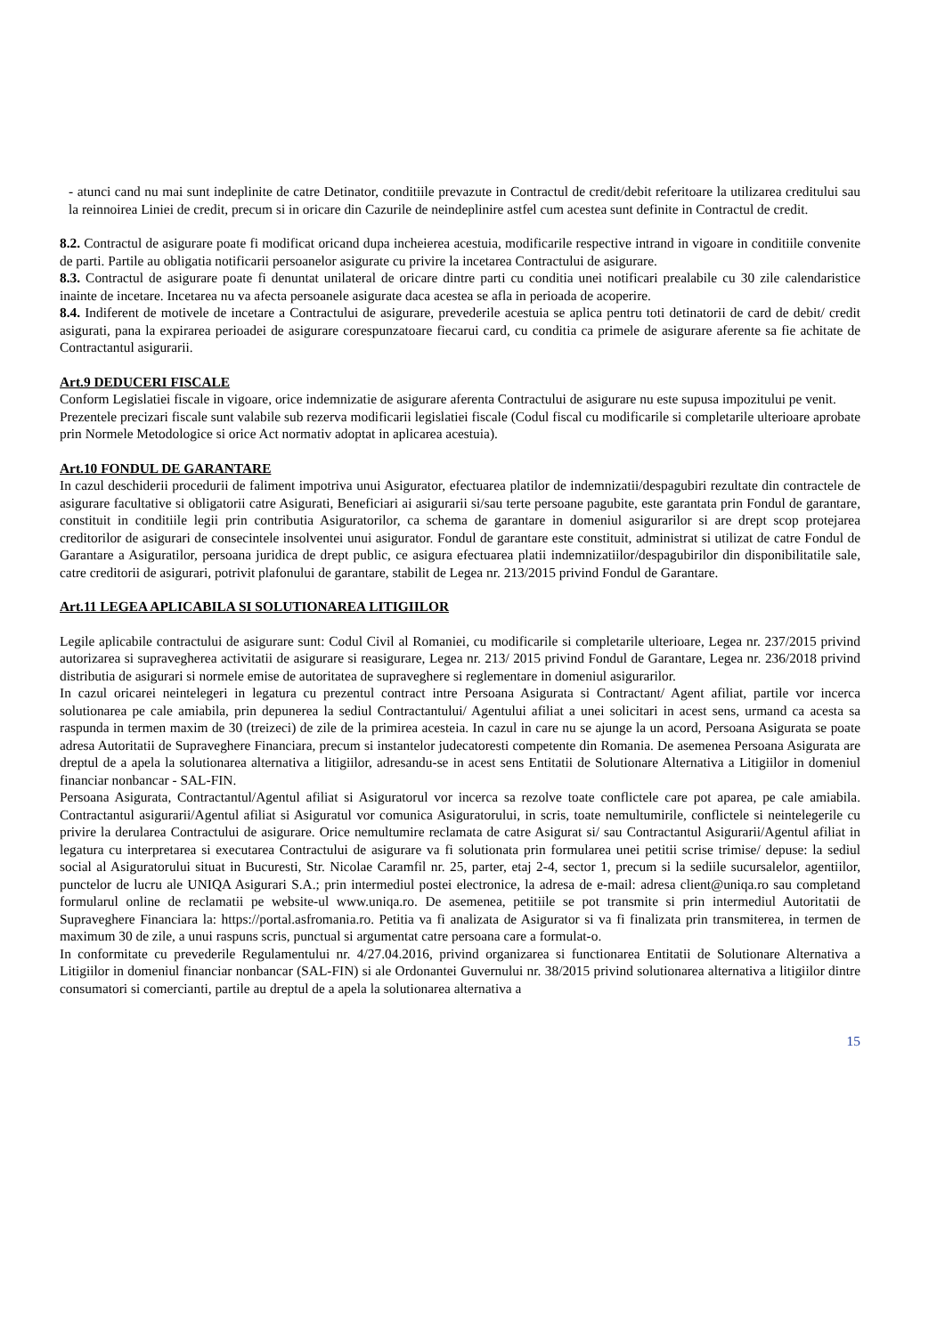- atunci cand nu mai sunt indeplinite de catre Detinator, conditiile prevazute in Contractul de credit/debit referitoare la utilizarea creditului sau la reinnoirea Liniei de credit, precum si in oricare din Cazurile de neindeplinire astfel cum acestea sunt definite in Contractul de credit.
8.2. Contractul de asigurare poate fi modificat oricand dupa incheierea acestuia, modificarile respective intrand in vigoare in conditiile convenite de parti. Partile au obligatia notificarii persoanelor asigurate cu privire la incetarea Contractului de asigurare.
8.3. Contractul de asigurare poate fi denuntat unilateral de oricare dintre parti cu conditia unei notificari prealabile cu 30 zile calendaristice inainte de incetare. Incetarea nu va afecta persoanele asigurate daca acestea se afla in perioada de acoperire.
8.4. Indiferent de motivele de incetare a Contractului de asigurare, prevederile acestuia se aplica pentru toti detinatorii de card de debit/ credit asigurati, pana la expirarea perioadei de asigurare corespunzatoare fiecarui card, cu conditia ca primele de asigurare aferente sa fie achitate de Contractantul asigurarii.
Art.9 DEDUCERI FISCALE
Conform Legislatiei fiscale in vigoare, orice indemnizatie de asigurare aferenta Contractului de asigurare nu este supusa impozitului pe venit.
Prezentele precizari fiscale sunt valabile sub rezerva modificarii legislatiei fiscale (Codul fiscal cu modificarile si completarile ulterioare aprobate prin Normele Metodologice si orice Act normativ adoptat in aplicarea acestuia).
Art.10 FONDUL DE GARANTARE
In cazul deschiderii procedurii de faliment impotriva unui Asigurator, efectuarea platilor de indemnizatii/despagubiri rezultate din contractele de asigurare facultative si obligatorii catre Asigurati, Beneficiari ai asigurarii si/sau terte persoane pagubite, este garantata prin Fondul de garantare, constituit in conditiile legii prin contributia Asiguratorilor, ca schema de garantare in domeniul asigurarilor si are drept scop protejarea creditorilor de asigurari de consecintele insolventei unui asigurator. Fondul de garantare este constituit, administrat si utilizat de catre Fondul de Garantare a Asiguratilor, persoana juridica de drept public, ce asigura efectuarea platii indemnizatiilor/despagubirilor din disponibilitatile sale, catre creditorii de asigurari, potrivit plafonului de garantare, stabilit de Legea nr. 213/2015 privind Fondul de Garantare.
Art.11 LEGEA APLICABILA SI SOLUTIONAREA LITIGIILOR
Legile aplicabile contractului de asigurare sunt: Codul Civil al Romaniei, cu modificarile si completarile ulterioare, Legea nr. 237/2015 privind autorizarea si supravegherea activitatii de asigurare si reasigurare, Legea nr. 213/ 2015 privind Fondul de Garantare, Legea nr. 236/2018 privind distributia de asigurari si normele emise de autoritatea de supraveghere si reglementare in domeniul asigurarilor.
In cazul oricarei neintelegeri in legatura cu prezentul contract intre Persoana Asigurata si Contractant/ Agent afiliat, partile vor incerca solutionarea pe cale amiabila, prin depunerea la sediul Contractantului/ Agentului afiliat a unei solicitari in acest sens, urmand ca acesta sa raspunda in termen maxim de 30 (treizeci) de zile de la primirea acesteia. In cazul in care nu se ajunge la un acord, Persoana Asigurata se poate adresa Autoritatii de Supraveghere Financiara, precum si instantelor judecatoresti competente din Romania. De asemenea Persoana Asigurata are dreptul de a apela la solutionarea alternativa a litigiilor, adresandu-se in acest sens Entitatii de Solutionare Alternativa a Litigiilor in domeniul financiar nonbancar - SAL-FIN.
Persoana Asigurata, Contractantul/Agentul afiliat si Asiguratorul vor incerca sa rezolve toate conflictele care pot aparea, pe cale amiabila. Contractantul asigurarii/Agentul afiliat si Asiguratul vor comunica Asiguratorului, in scris, toate nemultumirile, conflictele si neintelegerile cu privire la derularea Contractului de asigurare. Orice nemultumire reclamata de catre Asigurat si/ sau Contractantul Asigurarii/Agentul afiliat in legatura cu interpretarea si executarea Contractului de asigurare va fi solutionata prin formularea unei petitii scrise trimise/ depuse: la sediul social al Asiguratorului situat in Bucuresti, Str. Nicolae Caramfil nr. 25, parter, etaj 2-4, sector 1, precum si la sediile sucursalelor, agentiilor, punctelor de lucru ale UNIQA Asigurari S.A.; prin intermediul postei electronice, la adresa de e-mail: adresa client@uniqa.ro sau completand formularul online de reclamatii pe website-ul www.uniqa.ro. De asemenea, petitiile se pot transmite si prin intermediul Autoritatii de Supraveghere Financiara la: https://portal.asfromania.ro. Petitia va fi analizata de Asigurator si va fi finalizata prin transmiterea, in termen de maximum 30 de zile, a unui raspuns scris, punctual si argumentat catre persoana care a formulat-o.
In conformitate cu prevederile Regulamentului nr. 4/27.04.2016, privind organizarea si functionarea Entitatii de Solutionare Alternativa a Litigiilor in domeniul financiar nonbancar (SAL-FIN) si ale Ordonantei Guvernului nr. 38/2015 privind solutionarea alternativa a litigiilor dintre consumatori si comercianti, partile au dreptul de a apela la solutionarea alternativa a
15